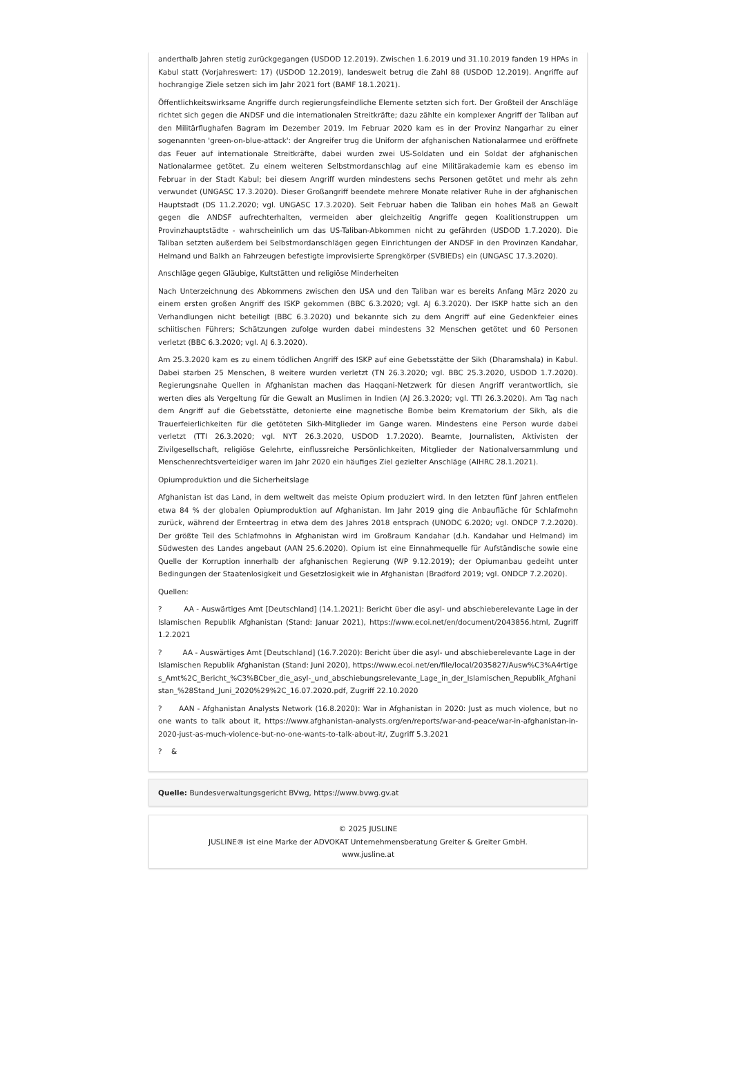anderthalb Jahren stetig zurückgegangen (USDOD 12.2019). Zwischen 1.6.2019 und 31.10.2019 fanden 19 HPAs in Kabul statt (Vorjahreswert: 17) (USDOD 12.2019), landesweit betrug die Zahl 88 (USDOD 12.2019). Angriffe auf hochrangige Ziele setzen sich im Jahr 2021 fort (BAMF 18.1.2021).
Öffentlichkeitswirksame Angriffe durch regierungsfeindliche Elemente setzten sich fort. Der Großteil der Anschläge richtet sich gegen die ANDSF und die internationalen Streitkräfte; dazu zählte ein komplexer Angriff der Taliban auf den Militärflughafen Bagram im Dezember 2019. Im Februar 2020 kam es in der Provinz Nangarhar zu einer sogenannten 'green-on-blue-attack': der Angreifer trug die Uniform der afghanischen Nationalarmee und eröffnete das Feuer auf internationale Streitkräfte, dabei wurden zwei US-Soldaten und ein Soldat der afghanischen Nationalarmee getötet. Zu einem weiteren Selbstmordanschlag auf eine Militärakademie kam es ebenso im Februar in der Stadt Kabul; bei diesem Angriff wurden mindestens sechs Personen getötet und mehr als zehn verwundet (UNGASC 17.3.2020). Dieser Großangriff beendete mehrere Monate relativer Ruhe in der afghanischen Hauptstadt (DS 11.2.2020; vgl. UNGASC 17.3.2020). Seit Februar haben die Taliban ein hohes Maß an Gewalt gegen die ANDSF aufrechterhalten, vermeiden aber gleichzeitig Angriffe gegen Koalitionstruppen um Provinzhauptstädte - wahrscheinlich um das US-Taliban-Abkommen nicht zu gefährden (USDOD 1.7.2020). Die Taliban setzten außerdem bei Selbstmordanschlägen gegen Einrichtungen der ANDSF in den Provinzen Kandahar, Helmand und Balkh an Fahrzeugen befestigte improvisierte Sprengkörper (SVBIEDs) ein (UNGASC 17.3.2020).
Anschläge gegen Gläubige, Kultstätten und religiöse Minderheiten
Nach Unterzeichnung des Abkommens zwischen den USA und den Taliban war es bereits Anfang März 2020 zu einem ersten großen Angriff des ISKP gekommen (BBC 6.3.2020; vgl. AJ 6.3.2020). Der ISKP hatte sich an den Verhandlungen nicht beteiligt (BBC 6.3.2020) und bekannte sich zu dem Angriff auf eine Gedenkfeier eines schiitischen Führers; Schätzungen zufolge wurden dabei mindestens 32 Menschen getötet und 60 Personen verletzt (BBC 6.3.2020; vgl. AJ 6.3.2020).
Am 25.3.2020 kam es zu einem tödlichen Angriff des ISKP auf eine Gebetsstätte der Sikh (Dharamshala) in Kabul. Dabei starben 25 Menschen, 8 weitere wurden verletzt (TN 26.3.2020; vgl. BBC 25.3.2020, USDOD 1.7.2020). Regierungsnahe Quellen in Afghanistan machen das Haqqani-Netzwerk für diesen Angriff verantwortlich, sie werten dies als Vergeltung für die Gewalt an Muslimen in Indien (AJ 26.3.2020; vgl. TTI 26.3.2020). Am Tag nach dem Angriff auf die Gebetsstätte, detonierte eine magnetische Bombe beim Krematorium der Sikh, als die Trauerfeierlichkeiten für die getöteten Sikh-Mitglieder im Gange waren. Mindestens eine Person wurde dabei verletzt (TTI 26.3.2020; vgl. NYT 26.3.2020, USDOD 1.7.2020). Beamte, Journalisten, Aktivisten der Zivilgesellschaft, religiöse Gelehrte, einflussreiche Persönlichkeiten, Mitglieder der Nationalversammlung und Menschenrechtsverteidiger waren im Jahr 2020 ein häufiges Ziel gezielter Anschläge (AIHRC 28.1.2021).
Opiumproduktion und die Sicherheitslage
Afghanistan ist das Land, in dem weltweit das meiste Opium produziert wird. In den letzten fünf Jahren entfielen etwa 84 % der globalen Opiumproduktion auf Afghanistan. Im Jahr 2019 ging die Anbaufläche für Schlafmohn zurück, während der Ernteertrag in etwa dem des Jahres 2018 entsprach (UNODC 6.2020; vgl. ONDCP 7.2.2020). Der größte Teil des Schlafmohns in Afghanistan wird im Großraum Kandahar (d.h. Kandahar und Helmand) im Südwesten des Landes angebaut (AAN 25.6.2020). Opium ist eine Einnahmequelle für Aufständische sowie eine Quelle der Korruption innerhalb der afghanischen Regierung (WP 9.12.2019); der Opiumanbau gedeiht unter Bedingungen der Staatenlosigkeit und Gesetzlosigkeit wie in Afghanistan (Bradford 2019; vgl. ONDCP 7.2.2020).
Quellen:
? AA - Auswärtiges Amt [Deutschland] (14.1.2021): Bericht über die asyl- und abschieberelevante Lage in der Islamischen Republik Afghanistan (Stand: Januar 2021), https://www.ecoi.net/en/document/2043856.html, Zugriff 1.2.2021
? AA - Auswärtiges Amt [Deutschland] (16.7.2020): Bericht über die asyl- und abschieberelevante Lage in der Islamischen Republik Afghanistan (Stand: Juni 2020), https://www.ecoi.net/en/file/local/2035827/Ausw%C3%A4rtiges_Amt%2C_Bericht_%C3%BCber_die_asyl-_und_abschiebungsrelevante_Lage_in_der_Islamischen_Republik_Afghanistan_%28Stand_Juni_2020%29%2C_16.07.2020.pdf, Zugriff 22.10.2020
? AAN - Afghanistan Analysts Network (16.8.2020): War in Afghanistan in 2020: Just as much violence, but no one wants to talk about it, https://www.afghanistan-analysts.org/en/reports/war-and-peace/war-in-afghanistan-in-2020-just-as-much-violence-but-no-one-wants-to-talk-about-it/, Zugriff 5.3.2021
? &
Quelle: Bundesverwaltungsgericht BVwg, https://www.bvwg.gv.at
© 2025 JUSLINE
JUSLINE® ist eine Marke der ADVOKAT Unternehmensberatung Greiter & Greiter GmbH.
www.jusline.at